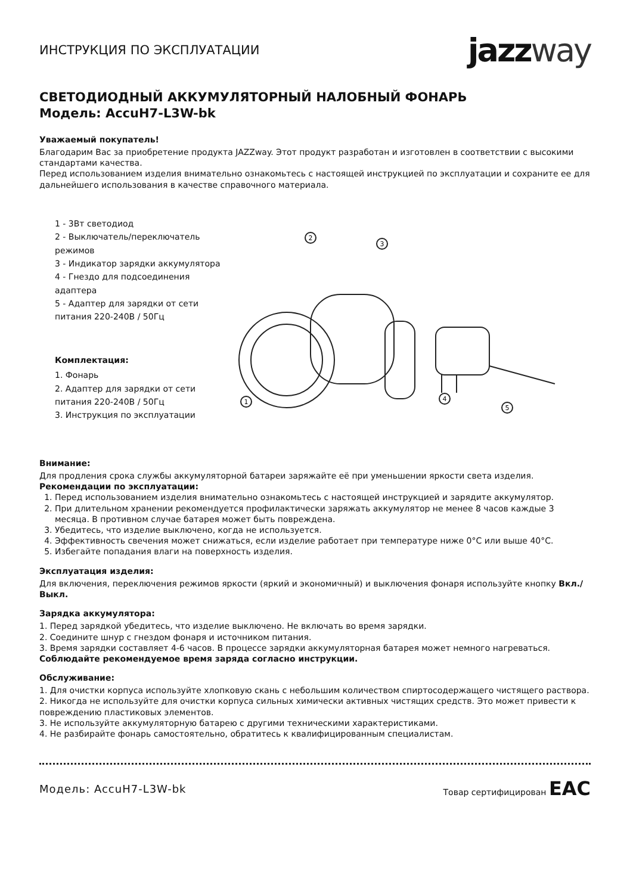ИНСТРУКЦИЯ ПО ЭКСПЛУАТАЦИИ
jazzway
СВЕТОДИОДНЫЙ АККУМУЛЯТОРНЫЙ НАЛОБНЫЙ ФОНАРЬ
Модель: AccuH7-L3W-bk
Уважаемый покупатель!
Благодарим Вас за приобретение продукта JAZZway. Этот продукт разработан и изготовлен в соответствии с высокими стандартами качества.
Перед использованием изделия внимательно ознакомьтесь с настоящей инструкцией по эксплуатации и сохраните ее для дальнейшего использования в качестве справочного материала.
1 - 3Вт светодиод
2 - Выключатель/переключатель режимов
3 - Индикатор зарядки аккумулятора
4 - Гнездо для подсоединения адаптера
5 - Адаптер для зарядки от сети питания 220-240В / 50Гц
Комплектация:
1. Фонарь
2. Адаптер для зарядки от сети питания 220-240В / 50Гц
3. Инструкция по эксплуатации
1
2
3
4
5
Внимание:
Для продления срока службы аккумуляторной батареи заряжайте её при уменьшении яркости света изделия.
Рекомендации по эксплуатации:
1. Перед использованием изделия внимательно ознакомьтесь с настоящей инструкцией и зарядите аккумулятор.
2. При длительном хранении рекомендуется профилактически заряжать аккумулятор не менее 8 часов каждые 3 месяца. В противном случае батарея может быть повреждена.
3. Убедитесь, что изделие выключено, когда не используется.
4. Эффективность свечения может снижаться, если изделие работает при температуре ниже 0°C или выше 40°C.
5. Избегайте попадания влаги на поверхность изделия.
Эксплуатация изделия:
Для включения, переключения режимов яркости (яркий и экономичный) и выключения фонаря используйте кнопку Вкл./Выкл.
Зарядка аккумулятора:
1. Перед зарядкой убедитесь, что изделие выключено. Не включать во время зарядки.
2. Соедините шнур с гнездом фонаря и источником питания.
3. Время зарядки составляет 4-6 часов. В процессе зарядки аккумуляторная батарея может немного нагреваться.
Соблюдайте рекомендуемое время заряда согласно инструкции.
Обслуживание:
1. Для очистки корпуса используйте хлопковую скань с небольшим количеством спиртосодержащего чистящего раствора.
2. Никогда не используйте для очистки корпуса сильных химически активных чистящих средств. Это может привести к повреждению пластиковых элементов.
3. Не используйте аккумуляторную батарею с другими техническими характеристиками.
4. Не разбирайте фонарь самостоятельно, обратитесь к квалифицированным специалистам.
Модель: AccuH7-L3W-bk Товар сертифицирован ЕАС